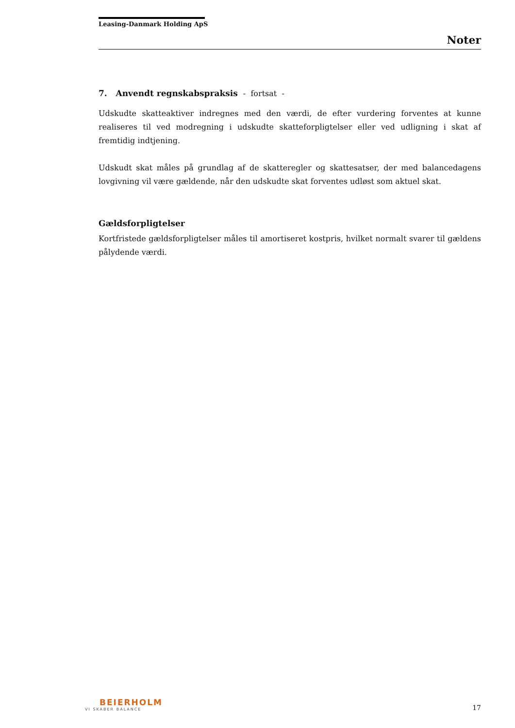Leasing-Danmark Holding ApS
Noter
7. Anvendt regnskabspraksis - fortsat -
Udskudte skatteaktiver indregnes med den værdi, de efter vurdering forventes at kunne realiseres til ved modregning i udskudte skatteforpligtelser eller ved udligning i skat af fremtidig indtjening.
Udskudt skat måles på grundlag af de skatteregler og skattesatser, der med balancedagens lovgivning vil være gældende, når den udskudte skat forventes udløst som aktuel skat.
Gældsforpligtelser
Kortfristede gældsforpligtelser måles til amortiseret kostpris, hvilket normalt svarer til gældens pålydende værdi.
BEIERHOLM
VI SKABER BALANCE
17